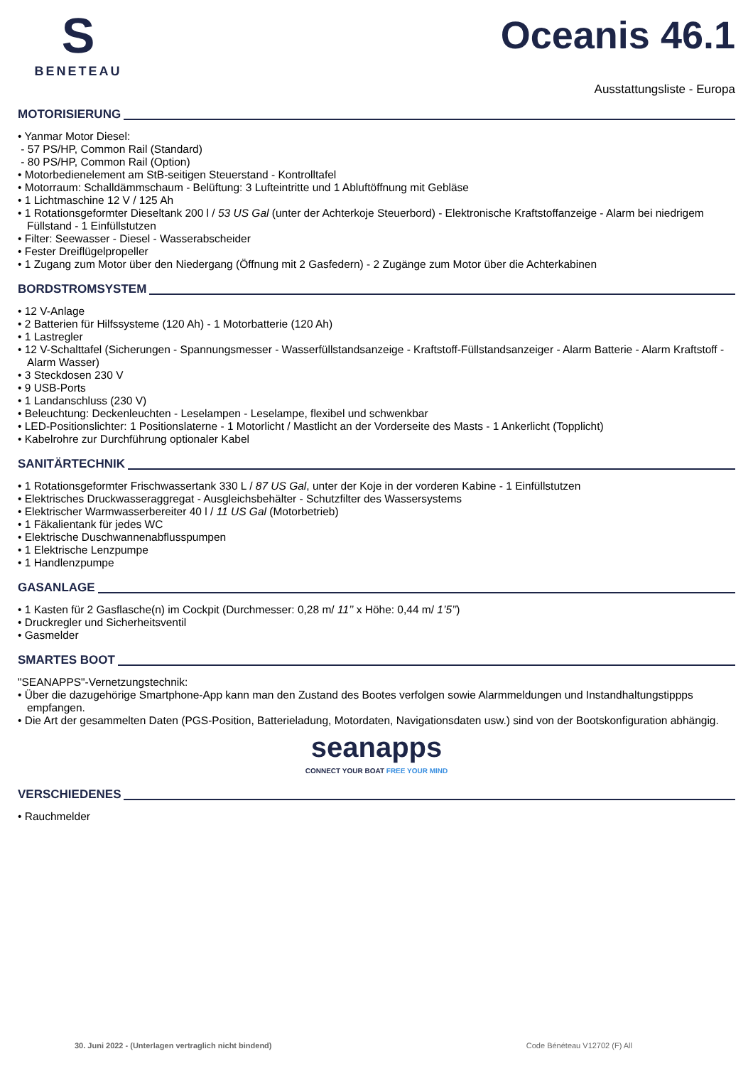S
BENETEAU
Oceanis 46.1
Ausstattungsliste - Europa
MOTORISIERUNG
• Yanmar Motor Diesel:
- 57 PS/HP, Common Rail (Standard)
- 80 PS/HP, Common Rail (Option)
• Motorbedienelement am StB-seitigen Steuerstand - Kontrolltafel
• Motorraum: Schalldämmschaum - Belüftung: 3 Lufteintritte und 1 Abluftöffnung mit Gebläse
• 1 Lichtmaschine 12 V / 125 Ah
• 1 Rotationsgeformter Dieseltank 200 l / 53 US Gal (unter der Achterkoje Steuerbord) - Elektronische Kraftstoffanzeige - Alarm bei niedrigem Füllstand - 1 Einfüllstutzen
• Filter: Seewasser - Diesel - Wasserabscheider
• Fester Dreiflügelpropeller
• 1 Zugang zum Motor über den Niedergang (Öffnung mit 2 Gasfedern) - 2 Zugänge zum Motor über die Achterkabinen
BORDSTROMSYSTEM
• 12 V-Anlage
• 2 Batterien für Hilfssysteme (120 Ah) - 1 Motorbatterie (120 Ah)
• 1 Lastregler
• 12 V-Schalttafel (Sicherungen - Spannungsmesser - Wasserfüllstandsanzeige - Kraftstoff-Füllstandsanzeiger - Alarm Batterie - Alarm Kraftstoff - Alarm Wasser)
• 3 Steckdosen 230 V
• 9 USB-Ports
• 1 Landanschluss (230 V)
• Beleuchtung: Deckenleuchten - Leselampen - Leselampe, flexibel und schwenkbar
• LED-Positionslichter: 1 Positionslaterne - 1 Motorlicht / Mastlicht an der Vorderseite des Masts - 1 Ankerlicht (Topplicht)
• Kabelrohre zur Durchführung optionaler Kabel
SANITÄRTECHNIK
• 1 Rotationsgeformter Frischwassertank 330 L / 87 US Gal, unter der Koje in der vorderen Kabine - 1 Einfüllstutzen
• Elektrisches Druckwasseraggregat - Ausgleichsbehälter - Schutzfilter des Wassersystems
• Elektrischer Warmwasserbereiter 40 l / 11 US Gal (Motorbetrieb)
• 1 Fäkalientank für jedes WC
• Elektrische Duschwannenabflusspumpen
• 1 Elektrische Lenzpumpe
• 1 Handlenzpumpe
GASANLAGE
• 1 Kasten für 2 Gasflasche(n) im Cockpit (Durchmesser: 0,28 m/ 11’’ x Höhe: 0,44 m/ 1’5’’)
• Druckregler und Sicherheitsventil
• Gasmelder
SMARTES BOOT
"SEANAPPS"-Vernetzungstechnik:
• Über die dazugehörige Smartphone-App kann man den Zustand des Bootes verfolgen sowie Alarmmeldungen und Instandhaltungstippps empfangen.
• Die Art der gesammelten Daten (PGS-Position, Batterieladung, Motordaten, Navigationsdaten usw.) sind von der Bootskonfiguration abhängig.
seanapps
CONNECT YOUR BOAT FREE YOUR MIND
VERSCHIEDENES
• Rauchmelder
30. Juni 2022 - (Unterlagen vertraglich nicht bindend) Code Bénéteau V12702 (F) All